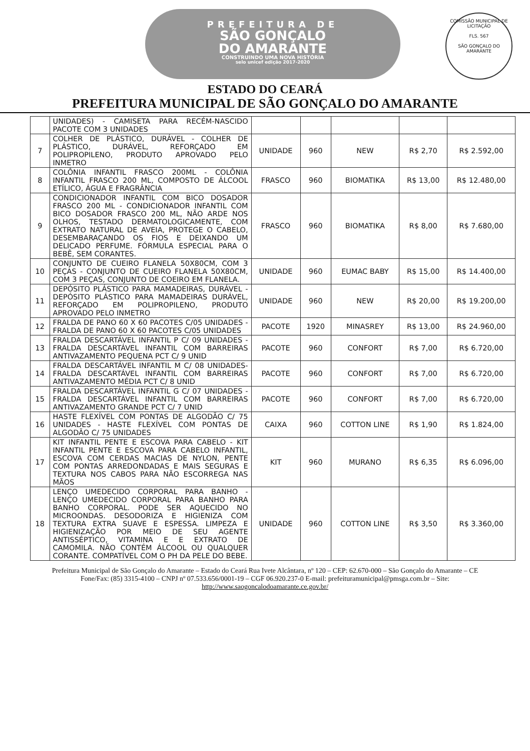PREFEITURA DE
SÃO GONÇALO
DO AMARANTE
CONSTRUINDO UMA NOVA HISTÓRIA
selo unicef edição 2017-2020
COMISSÃO MUNICIPAL DE LICITAÇÃO
FLS. 567
SÃO GONÇALO DO AMARANTE
ESTADO DO CEARÁ
PREFEITURA MUNICIPAL DE SÃO GONÇALO DO AMARANTE
| | UNIDADES) - CAMISETA PARA RECÉM-NASCIDO PACOTE COM 3 UNIDADES | | | | | |
| 7 | COLHER DE PLÁSTICO, DURÁVEL - COLHER DE PLÁSTICO, DURÁVEL, REFORÇADO EM POLIPROPILENO, PRODUTO APROVADO PELO INMETRO | UNIDADE | 960 | NEW | R$ 2,70 | R$ 2.592,00 |
| 8 | COLÔNIA INFANTIL FRASCO 200ML - COLÔNIA INFANTIL FRASCO 200 ML, COMPOSTO DE ÁLCOOL ETÍLICO, ÁGUA E FRAGRÂNCIA | FRASCO | 960 | BIOMATIKA | R$ 13,00 | R$ 12.480,00 |
| 9 | CONDICIONADOR INFANTIL COM BICO DOSADOR FRASCO 200 ML - CONDICIONADOR INFANTIL COM BICO DOSADOR FRASCO 200 ML, NÃO ARDE NOS OLHOS, TESTADO DERMATOLOGICAMENTE, COM EXTRATO NATURAL DE AVEIA, PROTEGE O CABELO, DESEMBARAÇANDO OS FIOS E DEIXANDO UM DELICADO PERFUME. FÓRMULA ESPECIAL PARA O BEBÊ, SEM CORANTES. | FRASCO | 960 | BIOMATIKA | R$ 8,00 | R$ 7.680,00 |
| 10 | CONJUNTO DE CUEIRO FLANELA 50X80CM, COM 3 PEÇAS - CONJUNTO DE CUEIRO FLANELA 50X80CM, COM 3 PEÇAS, CONJUNTO DE COEIRO EM FLANELA. | UNIDADE | 960 | EUMAC BABY | R$ 15,00 | R$ 14.400,00 |
| 11 | DEPÓSITO PLÁSTICO PARA MAMADEIRAS, DURÁVEL - DEPÓSITO PLÁSTICO PARA MAMADEIRAS DURÁVEL, REFORÇADO EM POLIPROPILENO, PRODUTO APROVADO PELO INMETRO | UNIDADE | 960 | NEW | R$ 20,00 | R$ 19.200,00 |
| 12 | FRALDA DE PANO 60 X 60 PACOTES C/05 UNIDADES - FRALDA DE PANO 60 X 60 PACOTES C/05 UNIDADES | PACOTE | 1920 | MINASREY | R$ 13,00 | R$ 24.960,00 |
| 13 | FRALDA DESCARTÁVEL INFANTIL P C/ 09 UNIDADES - FRALDA DESCARTÁVEL INFANTIL COM BARREIRAS ANTIVAZAMENTO PEQUENA PCT C/ 9 UNID | PACOTE | 960 | CONFORT | R$ 7,00 | R$ 6.720,00 |
| 14 | FRALDA DESCARTÁVEL INFANTIL M C/ 08 UNIDADES-FRALDA DESCARTÁVEL INFANTIL COM BARREIRAS ANTIVAZAMENTO MÉDIA PCT C/ 8 UNID | PACOTE | 960 | CONFORT | R$ 7,00 | R$ 6.720,00 |
| 15 | FRALDA DESCARTÁVEL INFANTIL G C/ 07 UNIDADES - FRALDA DESCARTÁVEL INFANTIL COM BARREIRAS ANTIVAZAMENTO GRANDE PCT C/ 7 UNID | PACOTE | 960 | CONFORT | R$ 7,00 | R$ 6.720,00 |
| 16 | HASTE FLEXÍVEL COM PONTAS DE ALGODÃO C/ 75 UNIDADES - HASTE FLEXÍVEL COM PONTAS DE ALGODÃO C/ 75 UNIDADES | CAIXA | 960 | COTTON LINE | R$ 1,90 | R$ 1.824,00 |
| 17 | KIT INFANTIL PENTE E ESCOVA PARA CABELO - KIT INFANTIL PENTE E ESCOVA PARA CABELO INFANTIL, ESCOVA COM CERDAS MACIAS DE NYLON, PENTE COM PONTAS ARREDONDADAS E MAIS SEGURAS E TEXTURA NOS CABOS PARA NÃO ESCORREGA NAS MÃOS | KIT | 960 | MURANO | R$ 6,35 | R$ 6.096,00 |
| 18 | LENÇO UMEDECIDO CORPORAL PARA BANHO - LENÇO UMEDECIDO CORPORAL PARA BANHO PARA BANHO CORPORAL. PODE SER AQUECIDO NO MICROONDAS. DESODORIZA E HIGIENIZA COM TEXTURA EXTRA SUAVE E ESPESSA. LIMPEZA E HIGIENIZAÇÃO POR MEIO DE SEU AGENTE ANTISSÉPTICO, VITAMINA E E EXTRATO DE CAMOMILA. NÃO CONTÉM ÁLCOOL OU QUALQUER CORANTE. COMPATÍVEL COM O PH DA PELE DO BEBE. | UNIDADE | 960 | COTTON LINE | R$ 3,50 | R$ 3.360,00 |
Prefeitura Municipal de São Gonçalo do Amarante – Estado do Ceará Rua Ivete Alcântara, nº 120 – CEP: 62.670-000 – São Gonçalo do Amarante – CE Fone/Fax: (85) 3315-4100 – CNPJ nº 07.533.656/0001-19 – CGF 06.920.237-0 E-mail: prefeituramunicipal@pmsga.com.br – Site: http://www.saogoncalodoamarante.ce.gov.br/